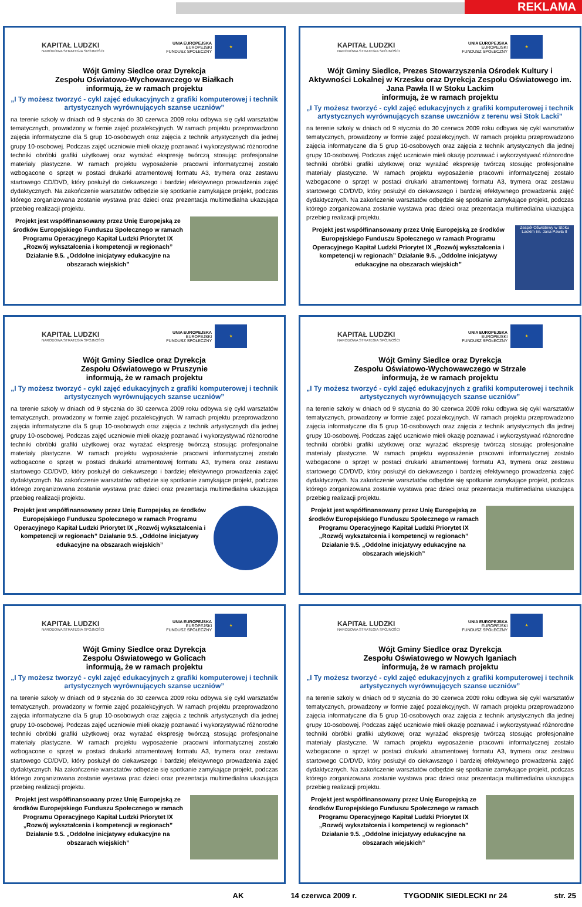REKLAMA
KAPITAŁ LUDZKI
NARODOWA STRATEGIA SPÓJNOŚCI
UNIA EUROPEJSKA
EUROPEJSKI
FUNDUSZ SPOŁECZNY
★
Wójt Gminy Siedlce oraz Dyrekcja
Zespołu Oświatowo-Wychowawczego w Białkach
informują, że w ramach projektu
„I Ty możesz tworzyć - cykl zajęć edukacyjnych z grafiki komputerowej i technik artystycznych wyrównujących szanse uczniów”
na terenie szkoły w dniach od 9 stycznia do 30 czerwca 2009 roku odbywa się cykl warsztatów tematycznych, prowadzony w formie zajęć pozalekcyjnych. W ramach projektu przeprowadzono zajęcia informatyczne dla 5 grup 10-osobowych oraz zajęcia z technik artystycznych dla jednej grupy 10-osobowej. Podczas zajęć uczniowie mieli okazję poznawać i wykorzystywać różnorodne techniki obróbki grafiki użytkowej oraz wyrażać ekspresję twórczą stosując profesjonalne materiały plastyczne. W ramach projektu wyposażenie pracowni informatycznej zostało wzbogacone o sprzęt w postaci drukarki atramentowej formatu A3, trymera oraz zestawu startowego CD/DVD, który posłużył do ciekawszego i bardziej efektywnego prowadzenia zajęć dydaktycznych. Na zakończenie warsztatów odbędzie się spotkanie zamykające projekt, podczas którego zorganizowana zostanie wystawa prac dzieci oraz prezentacja multimedialna ukazująca przebieg realizacji projektu.
Projekt jest współfinansowany przez Unię Europejską ze środków Europejskiego Funduszu Społecznego w ramach Programu Operacyjnego Kapitał Ludzki Priorytet IX „Rozwój wykształcenia i kompetencji w regionach” Działanie 9.5. „Oddolne inicjatywy edukacyjne na obszarach wiejskich”
KAPITAŁ LUDZKI
NARODOWA STRATEGIA SPÓJNOŚCI
UNIA EUROPEJSKA
EUROPEJSKI
FUNDUSZ SPOŁECZNY
★
Wójt Gminy Siedlce, Prezes Stowarzyszenia Ośrodek Kultury i Aktywności Lokalnej w Krzesku oraz Dyrekcja Zespołu Oświatowego im. Jana Pawła II w Stoku Lackim
informują, że w ramach projektu
„I Ty możesz tworzyć - cykl zajęć edukacyjnych z grafiki komputerowej i technik artystycznych wyrównujących szanse uwczniów z terenu wsi Stok Lacki”
na terenie szkoły w dniach od 9 stycznia do 30 czerwca 2009 roku odbywa się cykl warsztatów tematycznych, prowadzony w formie zajęć pozalekcyjnych. W ramach projektu przeprowadzono zajęcia informatyczne dla 5 grup 10-osobowych oraz zajęcia z technik artystycznych dla jednej grupy 10-osobowej. Podczas zajęć uczniowie mieli okazję poznawać i wykorzystywać różnorodne techniki obróbki grafiki użytkowej oraz wyrażać ekspresję twórczą stosując profesjonalne materiały plastyczne. W ramach projektu wyposażenie pracowni informatycznej zostało wzbogacone o sprzęt w postaci drukarki atramentowej formatu A3, trymera oraz zestawu startowego CD/DVD, który posłużył do ciekawszego i bardziej efektywnego prowadzenia zajęć dydaktycznych. Na zakończenie warsztatów odbędzie się spotkanie zamykające projekt, podczas którego zorganizowana zostanie wystawa prac dzieci oraz prezentacja multimedialna ukazująca przebieg realizacji projektu.
Projekt jest współfinansowany przez Unię Europejską ze środków Europejskiego Funduszu Społecznego w ramach Programu Operacyjnego Kapitał Ludzki Priorytet IX „Rozwój wykształcenia i kompetencji w regionach” Działanie 9.5. „Oddolne inicjatywy edukacyjne na obszarach wiejskich”
Zespół Oświatowy w Stoku Lackim im. Jana Pawła II
KAPITAŁ LUDZKI
NARODOWA STRATEGIA SPÓJNOŚCI
UNIA EUROPEJSKA
EUROPEJSKI
FUNDUSZ SPOŁECZNY
★
Wójt Gminy Siedlce oraz Dyrekcja
Zespołu Oświatowego w Pruszynie
informują, że w ramach projektu
„I Ty możesz tworzyć - cykl zajęć edukacyjnych z grafiki komputerowej i technik artystycznych wyrównujących szanse uczniów”
na terenie szkoły w dniach od 9 stycznia do 30 czerwca 2009 roku odbywa się cykl warsztatów tematycznych, prowadzony w formie zajęć pozalekcyjnych. W ramach projektu przeprowadzono zajęcia informatyczne dla 5 grup 10-osobowych oraz zajęcia z technik artystycznych dla jednej grupy 10-osobowej. Podczas zajęć uczniowie mieli okazję poznawać i wykorzystywać różnorodne techniki obróbki grafiki użytkowej oraz wyrażać ekspresję twórczą stosując profesjonalne materiały plastyczne. W ramach projektu wyposażenie pracowni informatycznej zostało wzbogacone o sprzęt w postaci drukarki atramentowej formatu A3, trymera oraz zestawu startowego CD/DVD, który posłużył do ciekawszego i bardziej efektywnego prowadzenia zajęć dydaktycznych. Na zakończenie warsztatów odbędzie się spotkanie zamykające projekt, podczas którego zorganizowana zostanie wystawa prac dzieci oraz prezentacja multimedialna ukazująca przebieg realizacji projektu.
Projekt jest współfinansowany przez Unię Europejską ze środków Europejskiego Funduszu Społecznego w ramach Programu Operacyjnego Kapitał Ludzki Priorytet IX „Rozwój wykształcenia i kompetencji w regionach” Działanie 9.5. „Oddolne inicjatywy edukacyjne na obszarach wiejskich”
KAPITAŁ LUDZKI
NARODOWA STRATEGIA SPÓJNOŚCI
UNIA EUROPEJSKA
EUROPEJSKI
FUNDUSZ SPOŁECZNY
★
Wójt Gminy Siedlce oraz Dyrekcja
Zespołu Oświatowo-Wychowawczego w Strzale
informują, że w ramach projektu
„I Ty możesz tworzyć - cykl zajęć edukacyjnych z grafiki komputerowej i technik artystycznych wyrównujących szanse uczniów”
na terenie szkoły w dniach od 9 stycznia do 30 czerwca 2009 roku odbywa się cykl warsztatów tematycznych, prowadzony w formie zajęć pozalekcyjnych. W ramach projektu przeprowadzono zajęcia informatyczne dla 5 grup 10-osobowych oraz zajęcia z technik artystycznych dla jednej grupy 10-osobowej. Podczas zajęć uczniowie mieli okazję poznawać i wykorzystywać różnorodne techniki obróbki grafiki użytkowej oraz wyrażać ekspresję twórczą stosując profesjonalne materiały plastyczne. W ramach projektu wyposażenie pracowni informatycznej zostało wzbogacone o sprzęt w postaci drukarki atramentowej formatu A3, trymera oraz zestawu startowego CD/DVD, który posłużył do ciekawszego i bardziej efektywnego prowadzenia zajęć dydaktycznych. Na zakończenie warsztatów odbędzie się spotkanie zamykające projekt, podczas którego zorganizowana zostanie wystawa prac dzieci oraz prezentacja multimedialna ukazująca przebieg realizacji projektu.
Projekt jest współfinansowany przez Unię Europejską ze środków Europejskiego Funduszu Społecznego w ramach Programu Operacyjnego Kapitał Ludzki Priorytet IX „Rozwój wykształcenia i kompetencji w regionach” Działanie 9.5. „Oddolne inicjatywy edukacyjne na obszarach wiejskich”
KAPITAŁ LUDZKI
NARODOWA STRATEGIA SPÓJNOŚCI
UNIA EUROPEJSKA
EUROPEJSKI
FUNDUSZ SPOŁECZNY
★
Wójt Gminy Siedlce oraz Dyrekcja
Zespołu Oświatowego w Golicach
informują, że w ramach projektu
„I Ty możesz tworzyć - cykl zajęć edukacyjnych z grafiki komputerowej i technik artystycznych wyrównujących szanse uczniów”
na terenie szkoły w dniach od 9 stycznia do 30 czerwca 2009 roku odbywa się cykl warsztatów tematycznych, prowadzony w formie zajęć pozalekcyjnych. W ramach projektu przeprowadzono zajęcia informatyczne dla 5 grup 10-osobowych oraz zajęcia z technik artystycznych dla jednej grupy 10-osobowej. Podczas zajęć uczniowie mieli okazję poznawać i wykorzystywać różnorodne techniki obróbki grafiki użytkowej oraz wyrażać ekspresję twórczą stosując profesjonalne materiały plastyczne. W ramach projektu wyposażenie pracowni informatycznej zostało wzbogacone o sprzęt w postaci drukarki atramentowej formatu A3, trymera oraz zestawu startowego CD/DVD, który posłużył do ciekawszego i bardziej efektywnego prowadzenia zajęć dydaktycznych. Na zakończenie warsztatów odbędzie się spotkanie zamykające projekt, podczas którego zorganizowana zostanie wystawa prac dzieci oraz prezentacja multimedialna ukazująca przebieg realizacji projektu.
Projekt jest współfinansowany przez Unię Europejską ze środków Europejskiego Funduszu Społecznego w ramach Programu Operacyjnego Kapitał Ludzki Priorytet IX „Rozwój wykształcenia i kompetencji w regionach” Działanie 9.5. „Oddolne inicjatywy edukacyjne na obszarach wiejskich”
KAPITAŁ LUDZKI
NARODOWA STRATEGIA SPÓJNOŚCI
UNIA EUROPEJSKA
EUROPEJSKI
FUNDUSZ SPOŁECZNY
★
Wójt Gminy Siedlce oraz Dyrekcja
Zespołu Oświatowego w Nowych Iganiach
informują, że w ramach projektu
„I Ty możesz tworzyć - cykl zajęć edukacyjnych z grafiki komputerowej i technik artystycznych wyrównujących szanse uczniów”
na terenie szkoły w dniach od 9 stycznia do 30 czerwca 2009 roku odbywa się cykl warsztatów tematycznych, prowadzony w formie zajęć pozalekcyjnych. W ramach projektu przeprowadzono zajęcia informatyczne dla 5 grup 10-osobowych oraz zajęcia z technik artystycznych dla jednej grupy 10-osobowej. Podczas zajęć uczniowie mieli okazję poznawać i wykorzystywać różnorodne techniki obróbki grafiki użytkowej oraz wyrażać ekspresję twórczą stosując profesjonalne materiały plastyczne. W ramach projektu wyposażenie pracowni informatycznej zostało wzbogacone o sprzęt w postaci drukarki atramentowej formatu A3, trymera oraz zestawu startowego CD/DVD, który posłużył do ciekawszego i bardziej efektywnego prowadzenia zajęć dydaktycznych. Na zakończenie warsztatów odbędzie się spotkanie zamykające projekt, podczas którego zorganizowana zostanie wystawa prac dzieci oraz prezentacja multimedialna ukazująca przebieg realizacji projektu.
Projekt jest współfinansowany przez Unię Europejską ze środków Europejskiego Funduszu Społecznego w ramach Programu Operacyjnego Kapitał Ludzki Priorytet IX „Rozwój wykształcenia i kompetencji w regionach” Działanie 9.5. „Oddolne inicjatywy edukacyjne na obszarach wiejskich”
AK 14 czerwca 2009 r. TYGODNIK SIEDLECKI nr 24 str. 25